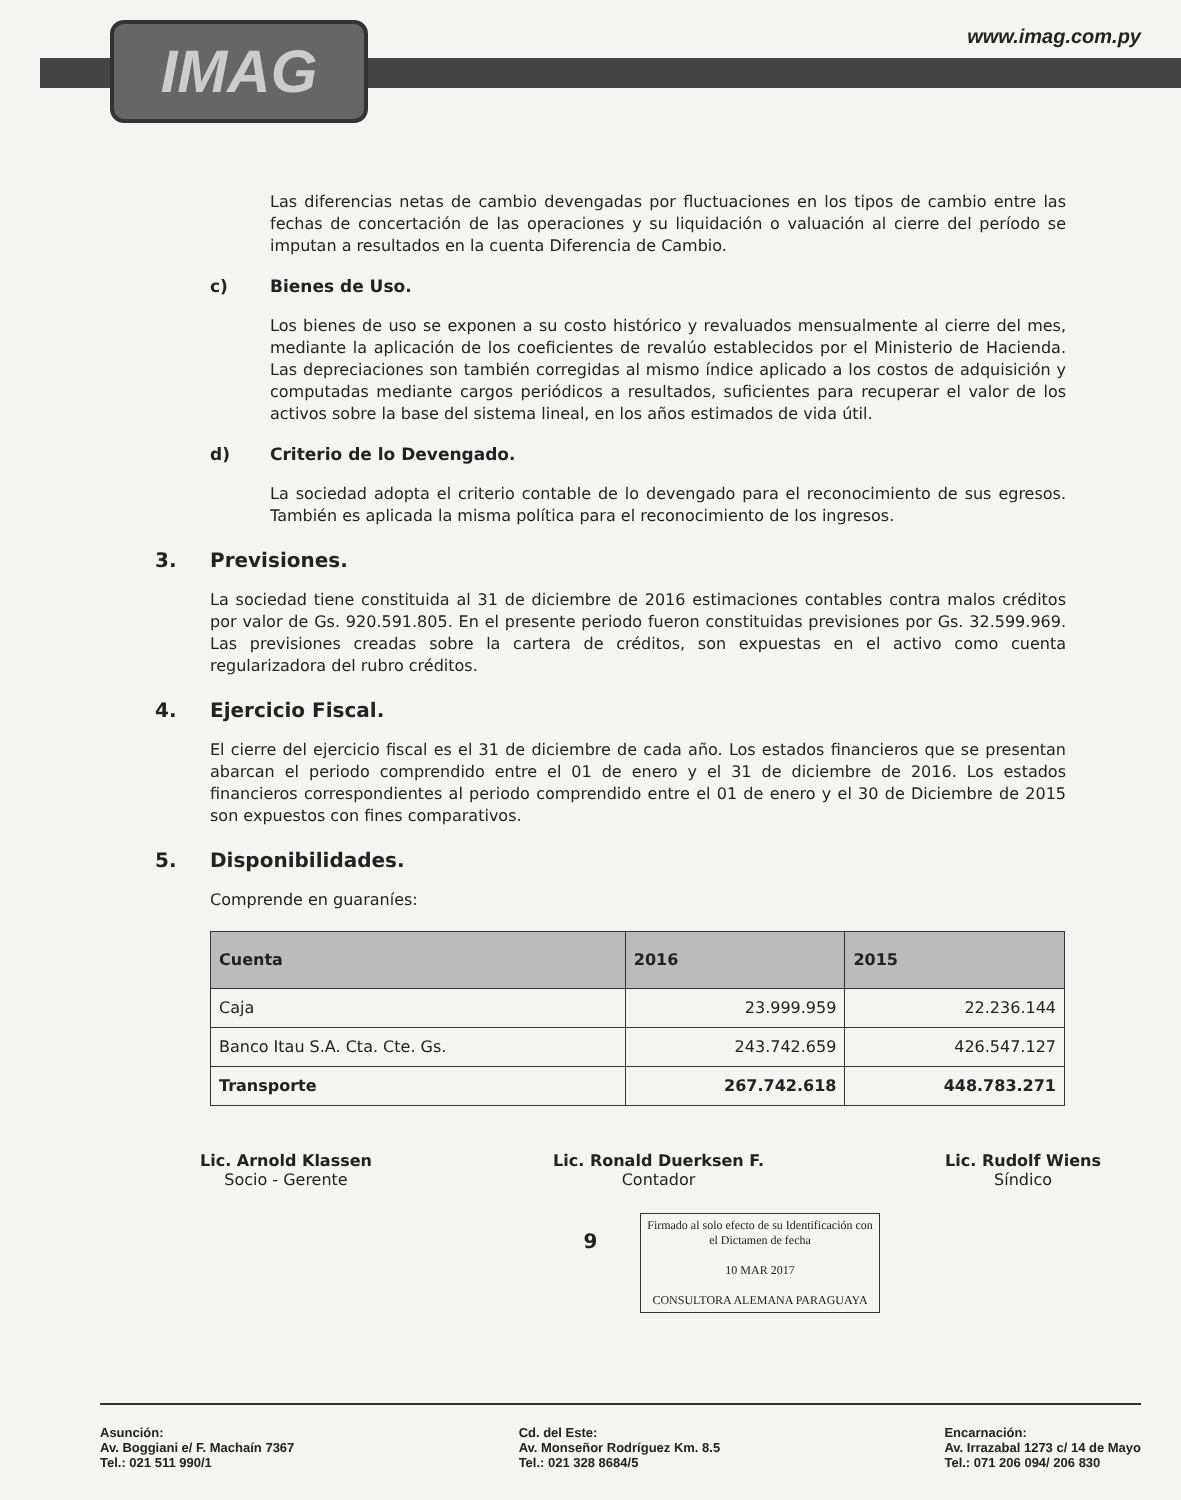IMAG www.imag.com.py
Las diferencias netas de cambio devengadas por fluctuaciones en los tipos de cambio entre las fechas de concertación de las operaciones y su liquidación o valuación al cierre del período se imputan a resultados en la cuenta Diferencia de Cambio.
c) Bienes de Uso.
Los bienes de uso se exponen a su costo histórico y revaluados mensualmente al cierre del mes, mediante la aplicación de los coeficientes de revalúo establecidos por el Ministerio de Hacienda. Las depreciaciones son también corregidas al mismo índice aplicado a los costos de adquisición y computadas mediante cargos periódicos a resultados, suficientes para recuperar el valor de los activos sobre la base del sistema lineal, en los años estimados de vida útil.
d) Criterio de lo Devengado.
La sociedad adopta el criterio contable de lo devengado para el reconocimiento de sus egresos. También es aplicada la misma política para el reconocimiento de los ingresos.
3. Previsiones.
La sociedad tiene constituida al 31 de diciembre de 2016 estimaciones contables contra malos créditos por valor de Gs. 920.591.805. En el presente periodo fueron constituidas previsiones por Gs. 32.599.969. Las previsiones creadas sobre la cartera de créditos, son expuestas en el activo como cuenta regularizadora del rubro créditos.
4. Ejercicio Fiscal.
El cierre del ejercicio fiscal es el 31 de diciembre de cada año. Los estados financieros que se presentan abarcan el periodo comprendido entre el 01 de enero y el 31 de diciembre de 2016. Los estados financieros correspondientes al periodo comprendido entre el 01 de enero y el 30 de Diciembre de 2015 son expuestos con fines comparativos.
5. Disponibilidades.
Comprende en guaraníes:
| Cuenta | 2016 | 2015 |
| --- | --- | --- |
| Caja | 23.999.959 | 22.236.144 |
| Banco Itau S.A. Cta. Cte. Gs. | 243.742.659 | 426.547.127 |
| Transporte | 267.742.618 | 448.783.271 |
Lic. Arnold Klassen
Socio - Gerente
Lic. Ronald Duerksen F.
Contador
Lic. Rudolf Wiens
Síndico
9
Firmado al solo efecto de su Identificación con el Dictamen de fecha
10 MAR 2017
CONSULTORA ALEMANA PARAGUAYA
Asunción:
Av. Boggiani e/ F. Machaín 7367
Tel.: 021 511 990/1
Cd. del Este:
Av. Monseñor Rodríguez Km. 8.5
Tel.: 021 328 8684/5
Encarnación:
Av. Irrazabal 1273 c/ 14 de Mayo
Tel.: 071 206 094/ 206 830